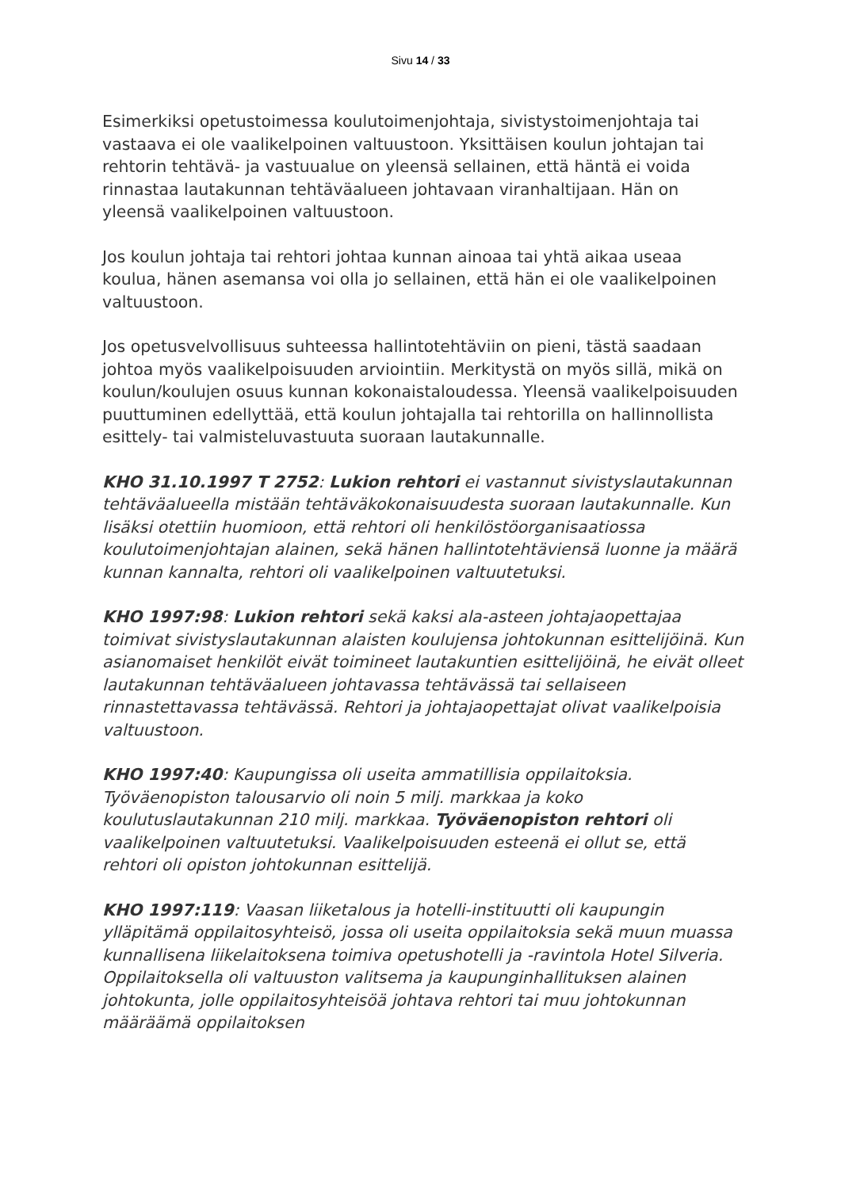Sivu 14 / 33
Esimerkiksi opetustoimessa koulutoimenjohtaja, sivistystoimenjohtaja tai vastaava ei ole vaalikelpoinen valtuustoon. Yksittäisen koulun johtajan tai rehtorin tehtävä- ja vastuualue on yleensä sellainen, että häntä ei voida rinnastaa lautakunnan tehtäväalueen johtavaan viranhaltijaan. Hän on yleensä vaalikelpoinen valtuustoon.
Jos koulun johtaja tai rehtori johtaa kunnan ainoaa tai yhtä aikaa useaa koulua, hänen asemansa voi olla jo sellainen, että hän ei ole vaalikelpoinen valtuustoon.
Jos opetusvelvollisuus suhteessa hallintotehtäviin on pieni, tästä saadaan johtoa myös vaalikelpoisuuden arviointiin. Merkitystä on myös sillä, mikä on koulun/koulujen osuus kunnan kokonaistaloudessa. Yleensä vaalikelpoisuuden puuttuminen edellyttää, että koulun johtajalla tai rehtorilla on hallinnollista esittely- tai valmisteluvastuuta suoraan lautakunnalle.
KHO 31.10.1997 T 2752: Lukion rehtori ei vastannut sivistyslautakunnan tehtäväalueella mistään tehtäväkokonaisuudesta suoraan lautakunnalle. Kun lisäksi otettiin huomioon, että rehtori oli henkilöstöorganisaatiossa koulutoimenjohtajan alainen, sekä hänen hallintotehtäviensä luonne ja määrä kunnan kannalta, rehtori oli vaalikelpoinen valtuutetuksi.
KHO 1997:98: Lukion rehtori sekä kaksi ala-asteen johtajaopettajaa toimivat sivistyslautakunnan alaisten koulujensa johtokunnan esittelijöinä. Kun asianomaiset henkilöt eivät toimineet lautakuntien esittelijöinä, he eivät olleet lautakunnan tehtäväalueen johtavassa tehtävässä tai sellaiseen rinnastettavassa tehtävässä. Rehtori ja johtajaopettajat olivat vaalikelpoisia valtuustoon.
KHO 1997:40: Kaupungissa oli useita ammatillisia oppilaitoksia. Työväenopiston talousarvio oli noin 5 milj. markkaa ja koko koulutuslautakunnan 210 milj. markkaa. Työväenopiston rehtori oli vaalikelpoinen valtuutetuksi. Vaalikelpoisuuden esteenä ei ollut se, että rehtori oli opiston johtokunnan esittelijä.
KHO 1997:119: Vaasan liiketalous ja hotelli-instituutti oli kaupungin ylläpitämä oppilaitosyhteisö, jossa oli useita oppilaitoksia sekä muun muassa kunnallisena liikelaitoksena toimiva opetushotelli ja -ravintola Hotel Silveria. Oppilaitoksella oli valtuuston valitsema ja kaupunginhallituksen alainen johtokunta, jolle oppilaitosyhteisöä johtava rehtori tai muu johtokunnan määräämä oppilaitoksen